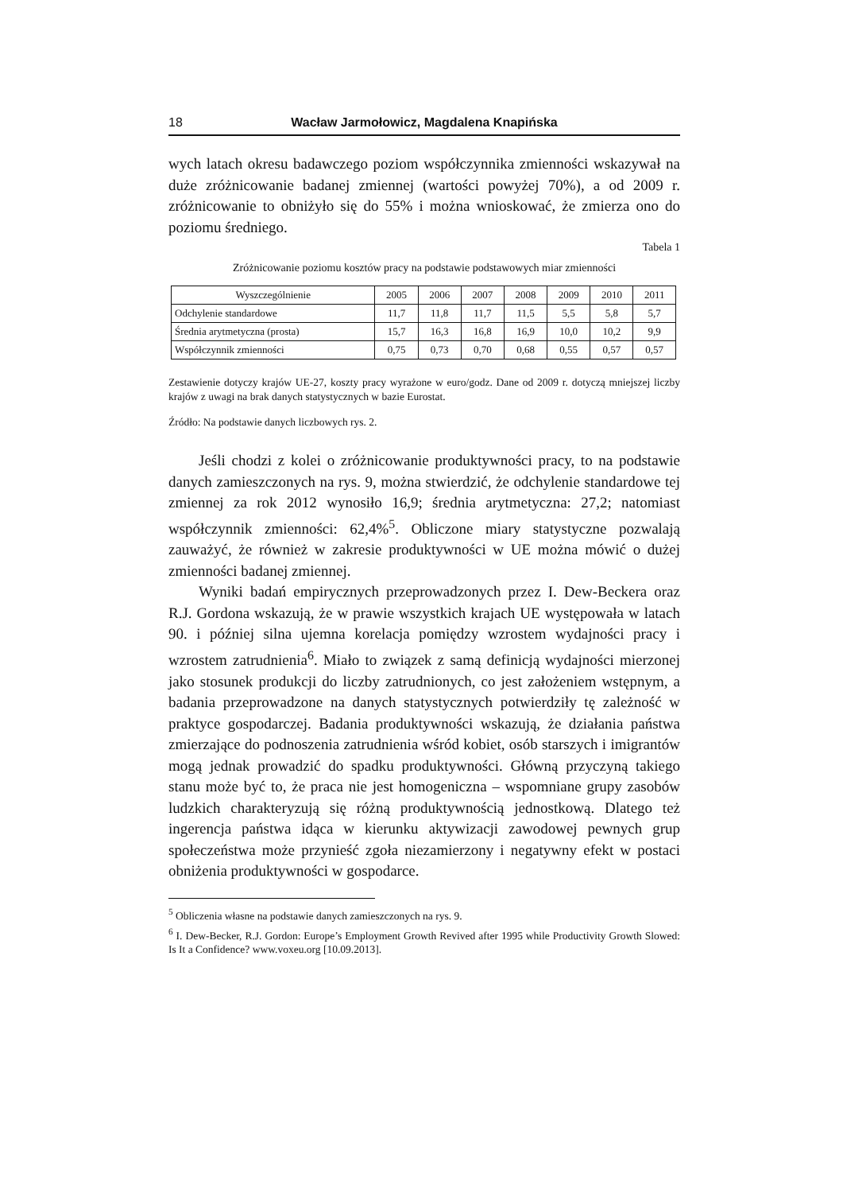18 Wacław Jarmołowicz, Magdalena Knapińska
wych latach okresu badawczego poziom współczynnika zmienności wskazywał na duże zróżnicowanie badanej zmiennej (wartości powyżej 70%), a od 2009 r. zróżnicowanie to obniżyło się do 55% i można wnioskować, że zmierza ono do poziomu średniego.
Tabela 1
Zróżnicowanie poziomu kosztów pracy na podstawie podstawowych miar zmienności
| Wyszczególnienie | 2005 | 2006 | 2007 | 2008 | 2009 | 2010 | 2011 |
| --- | --- | --- | --- | --- | --- | --- | --- |
| Odchylenie standardowe | 11,7 | 11,8 | 11,7 | 11,5 | 5,5 | 5,8 | 5,7 |
| Średnia arytmetyczna (prosta) | 15,7 | 16,3 | 16,8 | 16,9 | 10,0 | 10,2 | 9,9 |
| Współczynnik zmienności | 0,75 | 0,73 | 0,70 | 0,68 | 0,55 | 0,57 | 0,57 |
Zestawienie dotyczy krajów UE-27, koszty pracy wyrażone w euro/godz. Dane od 2009 r. dotyczą mniejszej liczby krajów z uwagi na brak danych statystycznych w bazie Eurostat.
Źródło: Na podstawie danych liczbowych rys. 2.
Jeśli chodzi z kolei o zróżnicowanie produktywności pracy, to na podstawie danych zamieszczonych na rys. 9, można stwierdzić, że odchylenie standardowe tej zmiennej za rok 2012 wynosiło 16,9; średnia arytmetyczna: 27,2; natomiast współczynnik zmienności: 62,4%<sup>5</sup>. Obliczone miary statystyczne pozwalają zauważyć, że również w zakresie produktywności w UE można mówić o dużej zmienności badanej zmiennej.
Wyniki badań empirycznych przeprowadzonych przez I. Dew-Beckera oraz R.J. Gordona wskazują, że w prawie wszystkich krajach UE występowała w latach 90. i później silna ujemna korelacja pomiędzy wzrostem wydajności pracy i wzrostem zatrudnienia<sup>6</sup>. Miało to związek z samą definicją wydajności mierzonej jako stosunek produkcji do liczby zatrudnionych, co jest założeniem wstępnym, a badania przeprowadzone na danych statystycznych potwierdziły tę zależność w praktyce gospodarczej. Badania produktywności wskazują, że działania państwa zmierzające do podnoszenia zatrudnienia wśród kobiet, osób starszych i imigrantów mogą jednak prowadzić do spadku produktywności. Główną przyczyną takiego stanu może być to, że praca nie jest homogeniczna – wspomniane grupy zasobów ludzkich charakteryzują się różną produktywnością jednostkową. Dlatego też ingerencja państwa idąca w kierunku aktywizacji zawodowej pewnych grup społeczeństwa może przynieść zgoła niezamierzony i negatywny efekt w postaci obniżenia produktywności w gospodarce.
<sup>5</sup> Obliczenia własne na podstawie danych zamieszczonych na rys. 9.
<sup>6</sup> I. Dew-Becker, R.J. Gordon: Europe’s Employment Growth Revived after 1995 while Productivity Growth Slowed: Is It a Confidence? www.voxeu.org [10.09.2013].